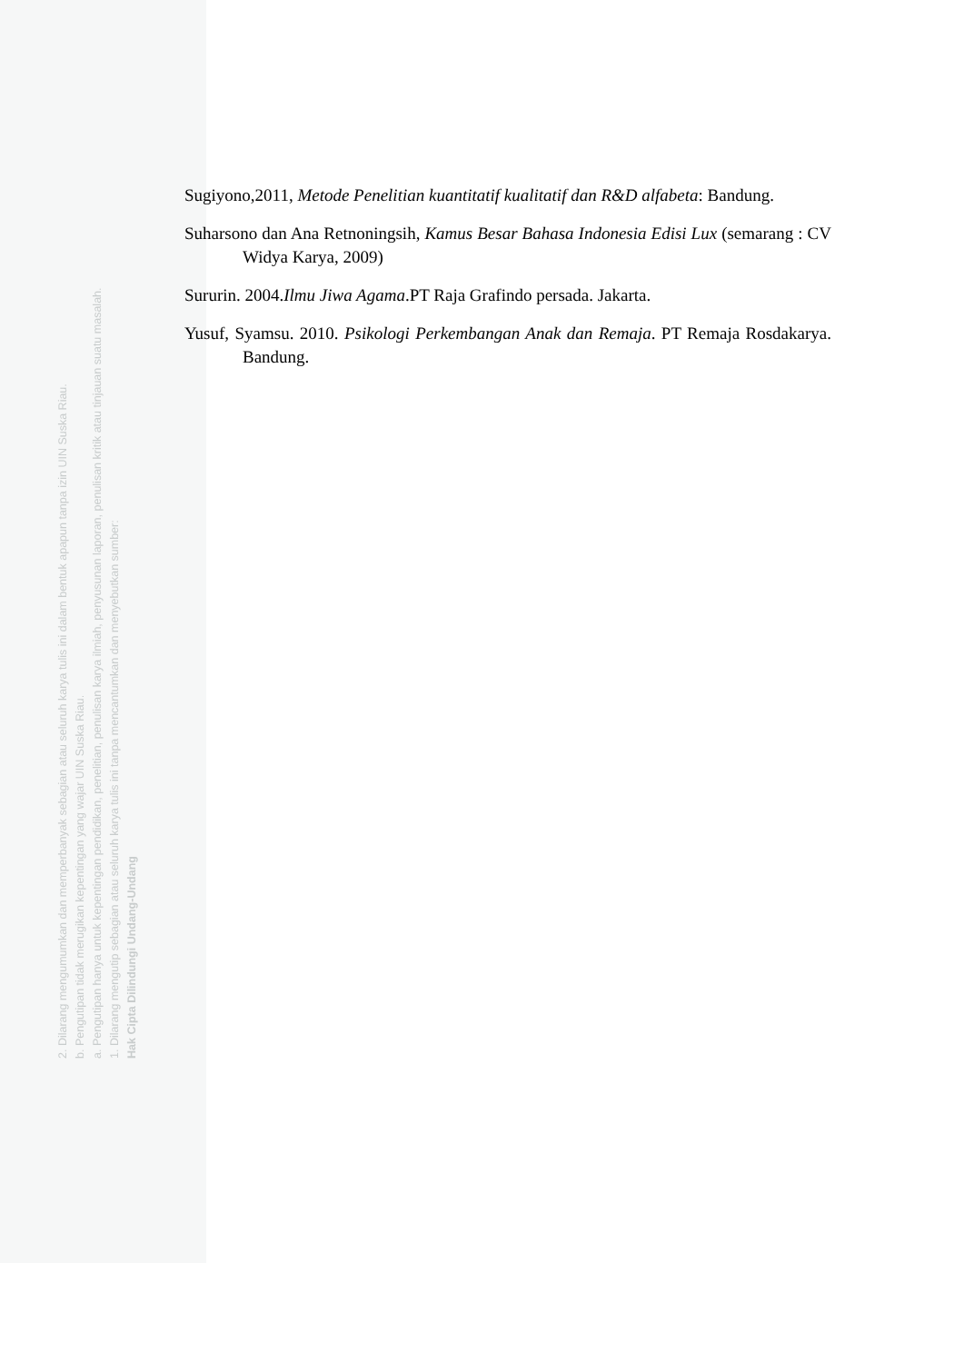2. Dilarang mengumumkan dan memperbanyak sebagian atau seluruh karya tulis ini dalam bentuk apapun tanpa izin UIN Suska Riau.
b. Pengutipan tidak merugikan kepentingan yang wajar UIN Suska Riau.
a. Pengutipan hanya untuk kepentingan pendidikan, penelitian, penulisan karya ilmiah, penyusunan laporan, penulisan kritik atau tinjauan suatu masalah.
1. Dilarang mengutip sebagian atau seluruh karya tulis ini tanpa mencantumkan dan menyebutkan sumber:
Hak Cipta Dilindungi Undang-Undang
Sugiyono,2011, Metode Penelitian kuantitatif kualitatif dan R&D alfabeta: Bandung.
Suharsono dan Ana Retnoningsih, Kamus Besar Bahasa Indonesia Edisi Lux (semarang : CV Widya Karya, 2009)
Sururin. 2004.Ilmu Jiwa Agama.PT Raja Grafindo persada. Jakarta.
Yusuf, Syamsu. 2010. Psikologi Perkembangan Anak dan Remaja. PT Remaja Rosdakarya. Bandung.